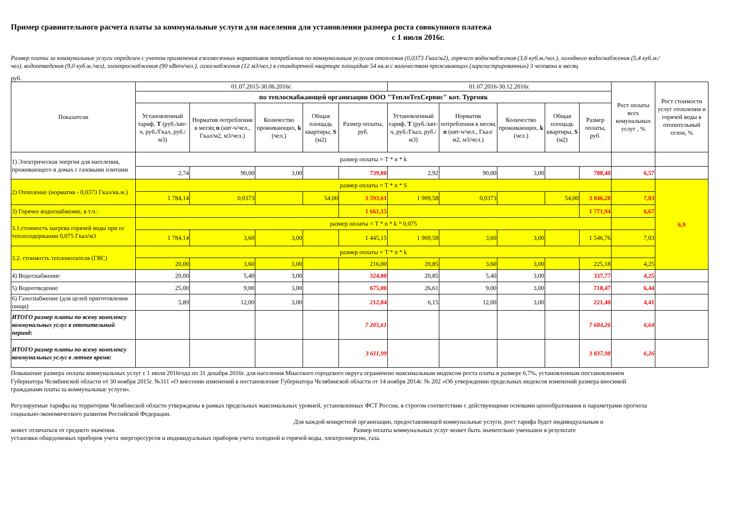Пример сравнительного расчета платы за коммунальные услуги для населения для установления размера роста совокупного платежа
с 1 июля 2016г.
Размер платы за коммунальные услуги определен с учетом применения ежемесячных нормативов потребления по коммунальным услугам отопления (0,0373 Гкал/м2), горячего водоснабжения (3,6 куб.м./чел.), холодного водоснабжения (5,4 куб.м./чел), водоотведения (9,0 куб.м./чел), электроснабжения (90 кВтч/чел.), газоснабжения (12 м3/чел.) в стандартной квартире площадью 54 кв.м с количеством проживающих (зарегистрированных) 3 человека в месяц
руб.
| Показатели | 01.07.2015-30.06.2016г. | | | | | 01.07.2016-30.12.2016г. | | | | | Рост оплаты всех комунальных услуг , % | Рост стоимости услуг отопления и горячей воды в отопительный сезон, % |
| --- | --- | --- | --- | --- | --- | --- | --- | --- | --- | --- | --- | --- |
| | по теплоснабжающей организации ООО "ТеплоТехСервис" кот. Тургояк | | | | | | | | | | | |
| | Установленный тариф, Т (руб./квт-ч, руб./Гкал, руб./м3) | Норматив потребления в месяц n (квт-ч/чел., Гкал/м2, м3/чел.) | Количество проживающих, k (чел.) | Общая площадь квартиры, S (м2) | Размер оплаты, руб. | Установленный тариф, Т (руб./квт-ч, руб./Гкал, руб./м3) | Норматив потребления в месяц n (квт-ч/чел., Гкал/м2, м3/чел.) | Количество проживающих, k (чел.) | Общая площадь квартиры, S (м2) | Размер оплаты, руб. | | |
| 1) Электрическая энергия для населения, проживающего в домах с газовыми плитами | размер оплаты = Т * n * k | | | | | | | | | | | |
| | 2,74 | 90,00 | 3,00 | | 739,80 | 2,92 | 90,00 | 3,00 | | 788,40 | 6,57 | |
| 2) Отопление (норматив - 0,0373 Гкал/кв.м.) | размер оплаты = Т * n * S | | | | | | | | | | | 6,9 |
| | 1 784,14 | 0,0373 | | 54,00 | 3 593,61 | 1 909,58 | 0,0373 | | 54,00 | 3 846,28 | 7,03 | |
| 3) Горячее водоснабжение, в т.ч.: | | | | | 1 661,15 | | | | | 1 771,94 | 6,67 | |
| 3.1.стоимость нагрева горячей воды при ее теплосодержании 0,075 Гкал/м3 | размер оплаты = Т * n * k * 0,075 | | | | | | | | | | | |
| | 1 784,14 | 3,60 | 3,00 | | 1 445,15 | 1 909,58 | 3,60 | 3,00 | | 1 546,76 | 7,03 | |
| 3.2. стоимость теплоносителя (ГВС) | размер оплаты = Т * n * k | | | | | | | | | | | |
| | 20,00 | 3,60 | 3,00 | | 216,00 | 20,85 | 3,60 | 3,00 | | 225,18 | 4,25 | |
| 4) Водоснабжение | 20,00 | 5,40 | 3,00 | | 324,00 | 20,85 | 5,40 | 3,00 | | 337,77 | 4,25 | |
| 5) Водоотведение | 25,00 | 9,00 | 3,00 | | 675,00 | 26,61 | 9,00 | 3,00 | | 718,47 | 6,44 | |
| 6) Газоснабжение (для целей приготовления пищи) | 5,89 | 12,00 | 3,00 | | 212,04 | 6,15 | 12,00 | 3,00 | | 221,40 | 4,41 | |
| ИТОГО размер платы по всему комплексу коммунальных услуг в отопительный период: | | | | | 7 205,61 | | | | | 7 684,26 | 6,64 | |
| ИТОГО размер платы по всему комплексу коммунальных услуг в летнее время: | | | | | 3 611,99 | | | | | 3 837,98 | 6,26 | |
Повышение размера оплаты коммунальных услуг с 1 июля 2016года по 31 декабря 2016г. для населения Миасского городского округа ограничено максимальным индексом роста платы в размере 6,7%, установленным постановлением Губернатора Челябинской области от 30 ноября 2015г. №311 «О внесении изменений в постановление Губернатора Челябинской области от 14 ноября 2014г. № 202 «Об утверждении предельных индексов изменений размера вносимой гражданами платы за коммунальные услуги».
Регулируемые тарифы на территории Челябинской области утверждены в рамках предельных максимальных уровней, установленных ФСТ России, в строгом соответствии с действующими основами ценообразования и параметрами прогноза социально-экономического развития Российской Федерации.
Для каждой конкретной организации, предоставляющей коммунальные услуги, рост тарифа будет индивидуальным и
может отличаться от среднего значения. Размер оплаты коммунальных услуг может быть значительно уменьшен в результате
установки общедомовых приборов учета энергоресурсов и индивидуальных приборов учета холодной и горячей воды, электроэнергии, газа.